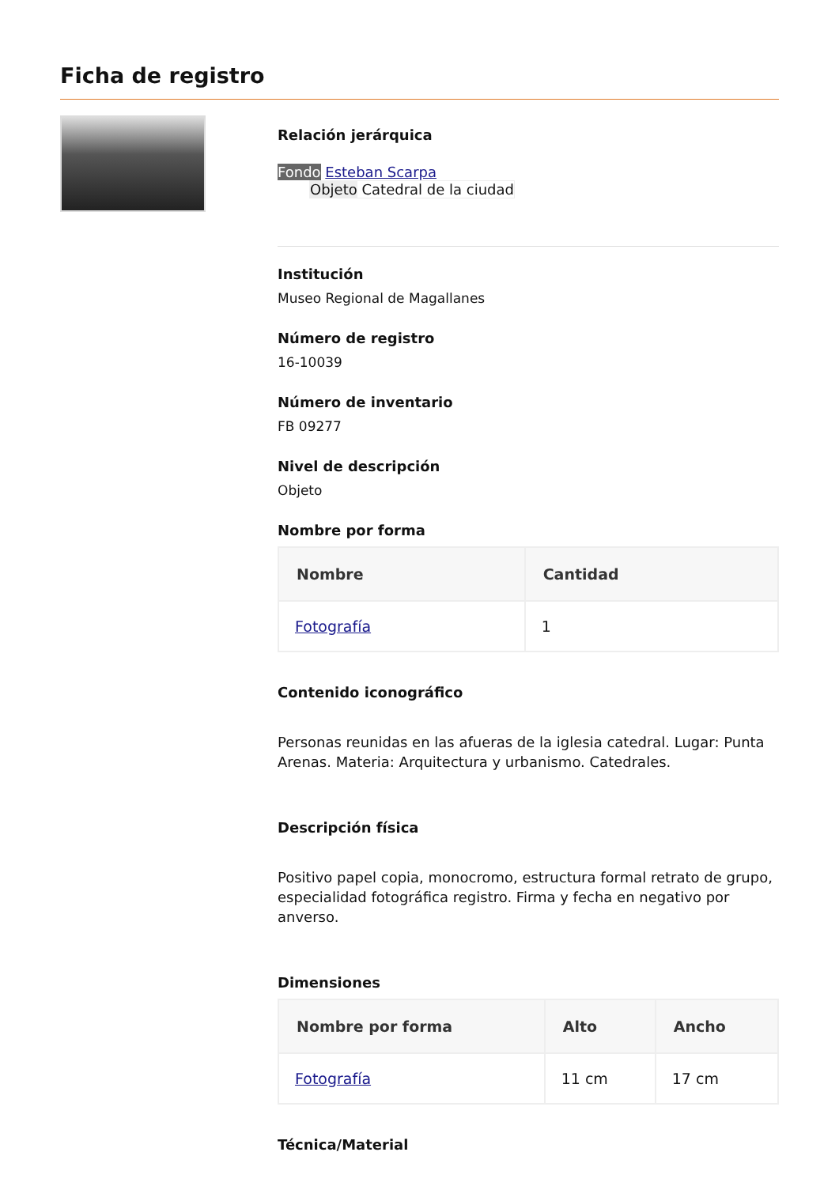Ficha de registro
Relación jerárquica
Fondo Esteban Scarpa
Objeto Catedral de la ciudad
Institución
Museo Regional de Magallanes
Número de registro
16-10039
Número de inventario
FB 09277
Nivel de descripción
Objeto
Nombre por forma
| Nombre | Cantidad |
| --- | --- |
| Fotografía | 1 |
Contenido iconográfico
Personas reunidas en las afueras de la iglesia catedral. Lugar: Punta Arenas. Materia: Arquitectura y urbanismo. Catedrales.
Descripción física
Positivo papel copia, monocromo, estructura formal retrato de grupo, especialidad fotográfica registro. Firma y fecha en negativo por anverso.
Dimensiones
| Nombre por forma | Alto | Ancho |
| --- | --- | --- |
| Fotografía | 11 cm | 17 cm |
Técnica/Material